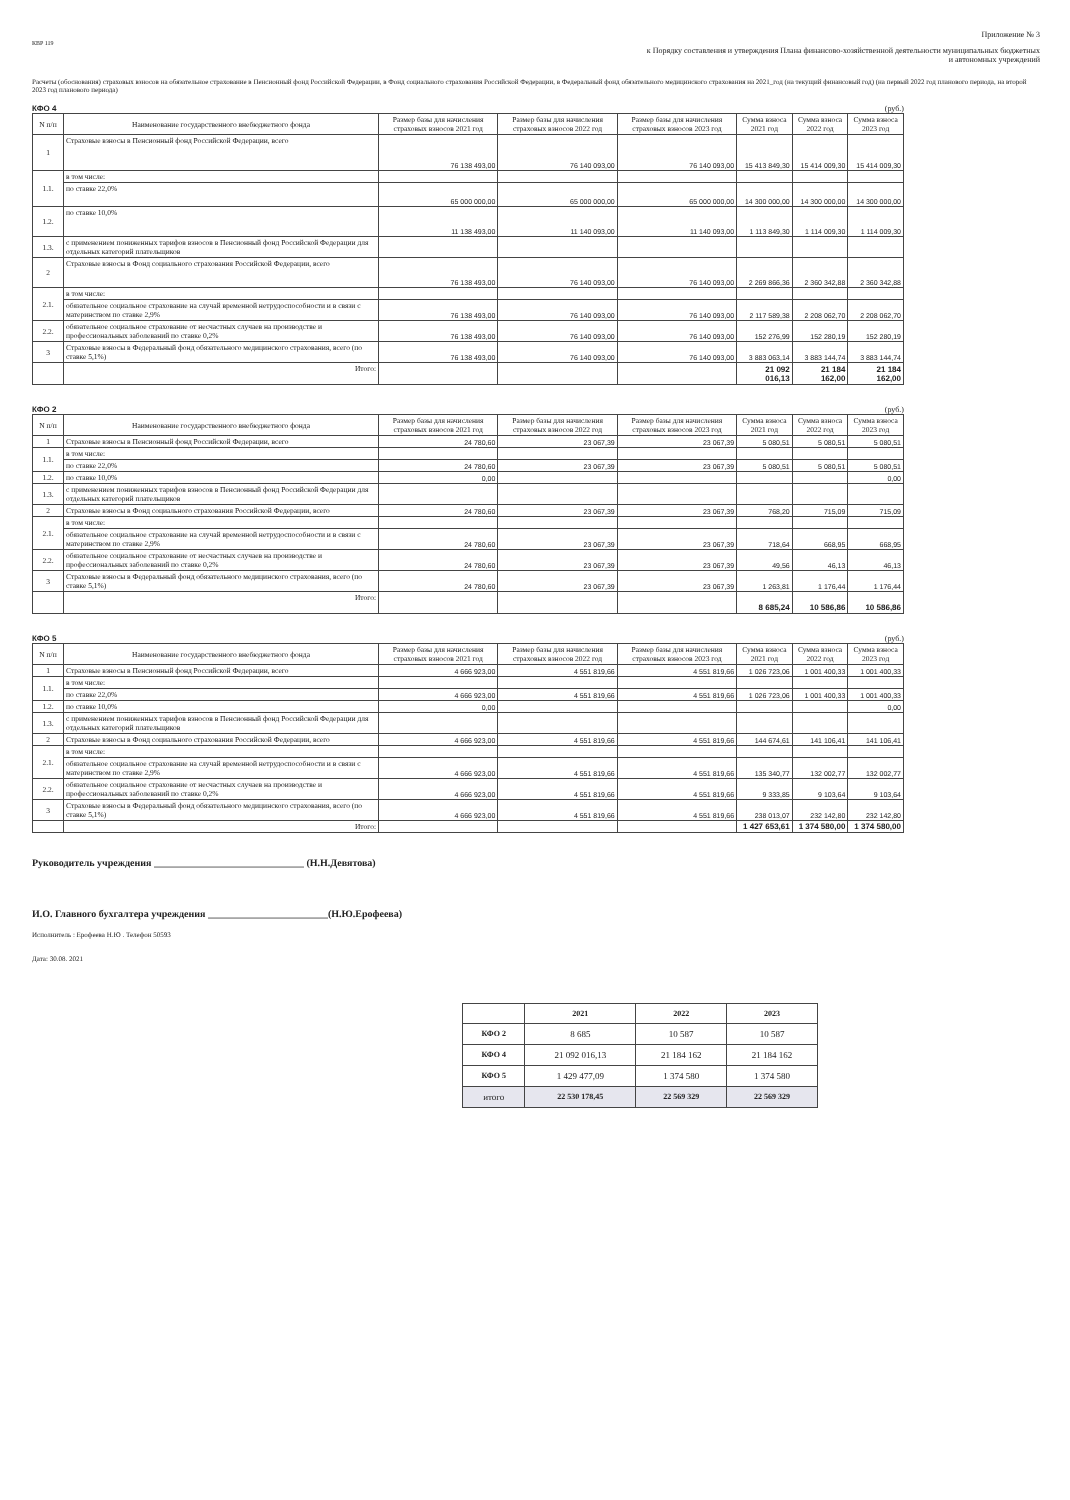КВР 119 Приложение № 3
к Порядку составления и утверждения Плана финансово-хозяйственной деятельности муниципальных бюджетных
и автономных учреждений
Расчеты (обоснования) страховых взносов на обязательное страхование в Пенсионный фонд Российской Федерации, в Фонд социального страхования Российской Федерации, в Федеральный фонд обязательного медицинского страхования на 2021_год (на текущий финансовый год) (на первый 2022 год планового периода, на второй 2023 год планового периода)
КФО 4 (руб.)
| N п/п | Наименование государственного внебюджетного фонда | Размер базы для начисления страховых взносов 2021 год | Размер базы для начисления страховых взносов 2022 год | Размер базы для начисления страховых взносов 2023 год | Сумма взноса 2021 год | Сумма взноса 2022 год | Сумма взноса 2023 год |
| --- | --- | --- | --- | --- | --- | --- | --- |
| 1 | Страховые взносы в Пенсионный фонд Российской Федерации, всего | 76 138 493,00 | 76 140 093,00 | 76 140 093,00 | 15 413 849,30 | 15 414 009,30 | 15 414 009,30 |
| 1.1. | в том числе: | | | | | | |
| | по ставке 22,0% | 65 000 000,00 | 65 000 000,00 | 65 000 000,00 | 14 300 000,00 | 14 300 000,00 | 14 300 000,00 |
| 1.2. | по ставке 10,0% | 11 138 493,00 | 11 140 093,00 | 11 140 093,00 | 1 113 849,30 | 1 114 009,30 | 1 114 009,30 |
| 1.3. | с применением пониженных тарифов взносов в Пенсионный фонд Российской Федерации для отдельных категорий плательщиков | | | | | | |
| 2 | Страховые взносы в Фонд социального страхования Российской Федерации, всего | 76 138 493,00 | 76 140 093,00 | 76 140 093,00 | 2 269 866,36 | 2 360 342,88 | 2 360 342,88 |
| 2.1. | в том числе: | | | | | | |
| | обязательное социальное страхование на случай временной нетрудоспособности и в связи с материнством по ставке 2,9% | 76 138 493,00 | 76 140 093,00 | 76 140 093,00 | 2 117 589,38 | 2 208 062,70 | 2 208 062,70 |
| 2.2. | обязательное социальное страхование от несчастных случаев на производстве и профессиональных заболеваний по ставке 0,2% | 76 138 493,00 | 76 140 093,00 | 76 140 093,00 | 152 276,99 | 152 280,19 | 152 280,19 |
| 3 | Страховые взносы в Федеральный фонд обязательного медицинского страхования, всего (по ставке 5,1%) | 76 138 493,00 | 76 140 093,00 | 76 140 093,00 | 3 883 063,14 | 3 883 144,74 | 3 883 144,74 |
| | Итого: | | | | 21 092 016,13 | 21 184 162,00 | 21 184 162,00 |
КФО 2 (руб.)
| N п/п | Наименование государственного внебюджетного фонда | Размер базы для начисления страховых взносов 2021 год | Размер базы для начисления страховых взносов 2022 год | Размер базы для начисления страховых взносов 2023 год | Сумма взноса 2021 год | Сумма взноса 2022 год | Сумма взноса 2023 год |
| --- | --- | --- | --- | --- | --- | --- | --- |
| 1 | Страховые взносы в Пенсионный фонд Российской Федерации, всего | 24 780,60 | 23 067,39 | 23 067,39 | 5 080,51 | 5 080,51 | 5 080,51 |
| 1.1. | в том числе: | | | | | | |
| | по ставке 22,0% | 24 780,60 | 23 067,39 | 23 067,39 | 5 080,51 | 5 080,51 | 5 080,51 |
| 1.2. | по ставке 10,0% | 0,00 | | | | | 0,00 |
| 1.3. | с применением пониженных тарифов взносов в Пенсионный фонд Российской Федерации для отдельных категорий плательщиков | | | | | | |
| 2 | Страховые взносы в Фонд социального страхования Российской Федерации, всего | 24 780,60 | 23 067,39 | 23 067,39 | 768,20 | 715,09 | 715,09 |
| 2.1. | в том числе: | | | | | | |
| | обязательное социальное страхование на случай временной нетрудоспособности и в связи с материнством по ставке 2,9% | 24 780,60 | 23 067,39 | 23 067,39 | 718,64 | 668,95 | 668,95 |
| 2.2. | обязательное социальное страхование от несчастных случаев на производстве и профессиональных заболеваний по ставке 0,2% | 24 780,60 | 23 067,39 | 23 067,39 | 49,56 | 46,13 | 46,13 |
| 3 | Страховые взносы в Федеральный фонд обязательного медицинского страхования, всего (по ставке 5,1%) | 24 780,60 | 23 067,39 | 23 067,39 | 1 263,81 | 1 176,44 | 1 176,44 |
| | Итого: | | | | 8 685,24 | 10 586,86 | 10 586,86 |
КФО 5 (руб.)
| N п/п | Наименование государственного внебюджетного фонда | Размер базы для начисления страховых взносов 2021 год | Размер базы для начисления страховых взносов 2022 год | Размер базы для начисления страховых взносов 2023 год | Сумма взноса 2021 год | Сумма взноса 2022 год | Сумма взноса 2023 год |
| --- | --- | --- | --- | --- | --- | --- | --- |
| 1 | Страховые взносы в Пенсионный фонд Российской Федерации, всего | 4 666 923,00 | 4 551 819,66 | 4 551 819,66 | 1 026 723,06 | 1 001 400,33 | 1 001 400,33 |
| 1.1. | в том числе: | | | | | | |
| | по ставке 22,0% | 4 666 923,00 | 4 551 819,66 | 4 551 819,66 | 1 026 723,06 | 1 001 400,33 | 1 001 400,33 |
| 1.2. | по ставке 10,0% | 0,00 | | | | | 0,00 |
| 1.3. | с применением пониженных тарифов взносов в Пенсионный фонд Российской Федерации для отдельных категорий плательщиков | | | | | | |
| 2 | Страховые взносы в Фонд социального страхования Российской Федерации, всего | 4 666 923,00 | 4 551 819,66 | 4 551 819,66 | 144 674,61 | 141 106,41 | 141 106,41 |
| 2.1. | в том числе: | | | | | | |
| | обязательное социальное страхование на случай временной нетрудоспособности и в связи с материнством по ставке 2,9% | 4 666 923,00 | 4 551 819,66 | 4 551 819,66 | 135 340,77 | 132 002,77 | 132 002,77 |
| 2.2. | обязательное социальное страхование от несчастных случаев на производстве и профессиональных заболеваний по ставке 0,2% | 4 666 923,00 | 4 551 819,66 | 4 551 819,66 | 9 333,85 | 9 103,64 | 9 103,64 |
| 3 | Страховые взносы в Федеральный фонд обязательного медицинского страхования, всего (по ставке 5,1%) | 4 666 923,00 | 4 551 819,66 | 4 551 819,66 | 238 013,07 | 232 142,80 | 232 142,80 |
| | Итого: | | | | 1 427 653,61 | 1 374 580,00 | 1 374 580,00 |
Руководитель учреждения ______________________________ (Н.Н.Девятова)
И.О. Главного бухгалтера учреждения ________________________(Н.Ю.Ерофеева)
Исполнитель : Ерофеева Н.Ю . Телефон 50593
Дата: 30.08. 2021
| | 2021 | 2022 | 2023 |
| --- | --- | --- | --- |
| КФО 2 | 8 685 | 10 587 | 10 587 |
| КФО 4 | 21 092 016,13 | 21 184 162 | 21 184 162 |
| КФО 5 | 1 429 477,09 | 1 374 580 | 1 374 580 |
| итого | 22 530 178,45 | 22 569 329 | 22 569 329 |